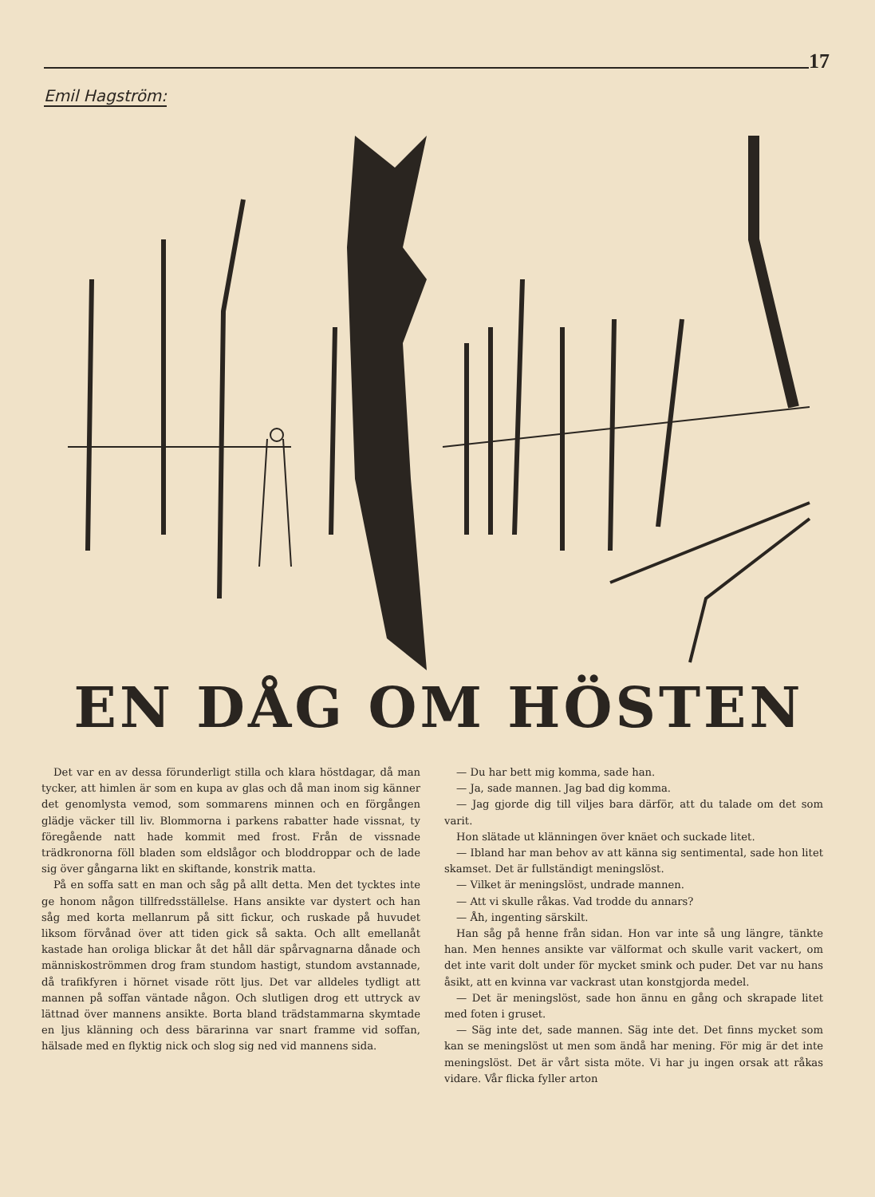17
Emil Hagström:
EN DÅG OM HÖSTEN
Det var en av dessa förunderligt stilla och klara höstdagar, då man tycker, att himlen är som en kupa av glas och då man inom sig känner det genomlysta vemod, som sommarens minnen och en förgången glädje väcker till liv. Blommorna i parkens rabatter hade vissnat, ty föregående natt hade kommit med frost. Från de vissnade trädkronorna föll bladen som eldslågor och bloddroppar och de lade sig över gångarna likt en skiftande, konstrik matta.
På en soffa satt en man och såg på allt detta. Men det tycktes inte ge honom någon tillfredsställelse. Hans ansikte var dystert och han såg med korta mellanrum på sitt fickur, och ruskade på huvudet liksom förvånad över att tiden gick så sakta. Och allt emellanåt kastade han oroliga blickar åt det håll där spårvagnarna dånade och människoströmmen drog fram stundom hastigt, stundom avstannade, då trafikfyren i hörnet visade rött ljus. Det var alldeles tydligt att mannen på soffan väntade någon. Och slutligen drog ett uttryck av lättnad över mannens ansikte. Borta bland trädstammarna skymtade en ljus klänning och dess bärarinna var snart framme vid soffan, hälsade med en flyktig nick och slog sig ned vid mannens sida.
— Du har bett mig komma, sade han.
— Ja, sade mannen. Jag bad dig komma.
— Jag gjorde dig till viljes bara därför, att du talade om det som varit.
Hon slätade ut klänningen över knäet och suckade litet.
— Ibland har man behov av att känna sig sentimental, sade hon litet skamset. Det är fullständigt meningslöst.
— Vilket är meningslöst, undrade mannen.
— Att vi skulle råkas. Vad trodde du annars?
— Åh, ingenting särskilt.
Han såg på henne från sidan. Hon var inte så ung längre, tänkte han. Men hennes ansikte var välformat och skulle varit vackert, om det inte varit dolt under för mycket smink och puder. Det var nu hans åsikt, att en kvinna var vackrast utan konstgjorda medel.
— Det är meningslöst, sade hon ännu en gång och skrapade litet med foten i gruset.
— Säg inte det, sade mannen. Säg inte det. Det finns mycket som kan se meningslöst ut men som ändå har mening. För mig är det inte meningslöst. Det är vårt sista möte. Vi har ju ingen orsak att råkas vidare. Vår flicka fyller arton